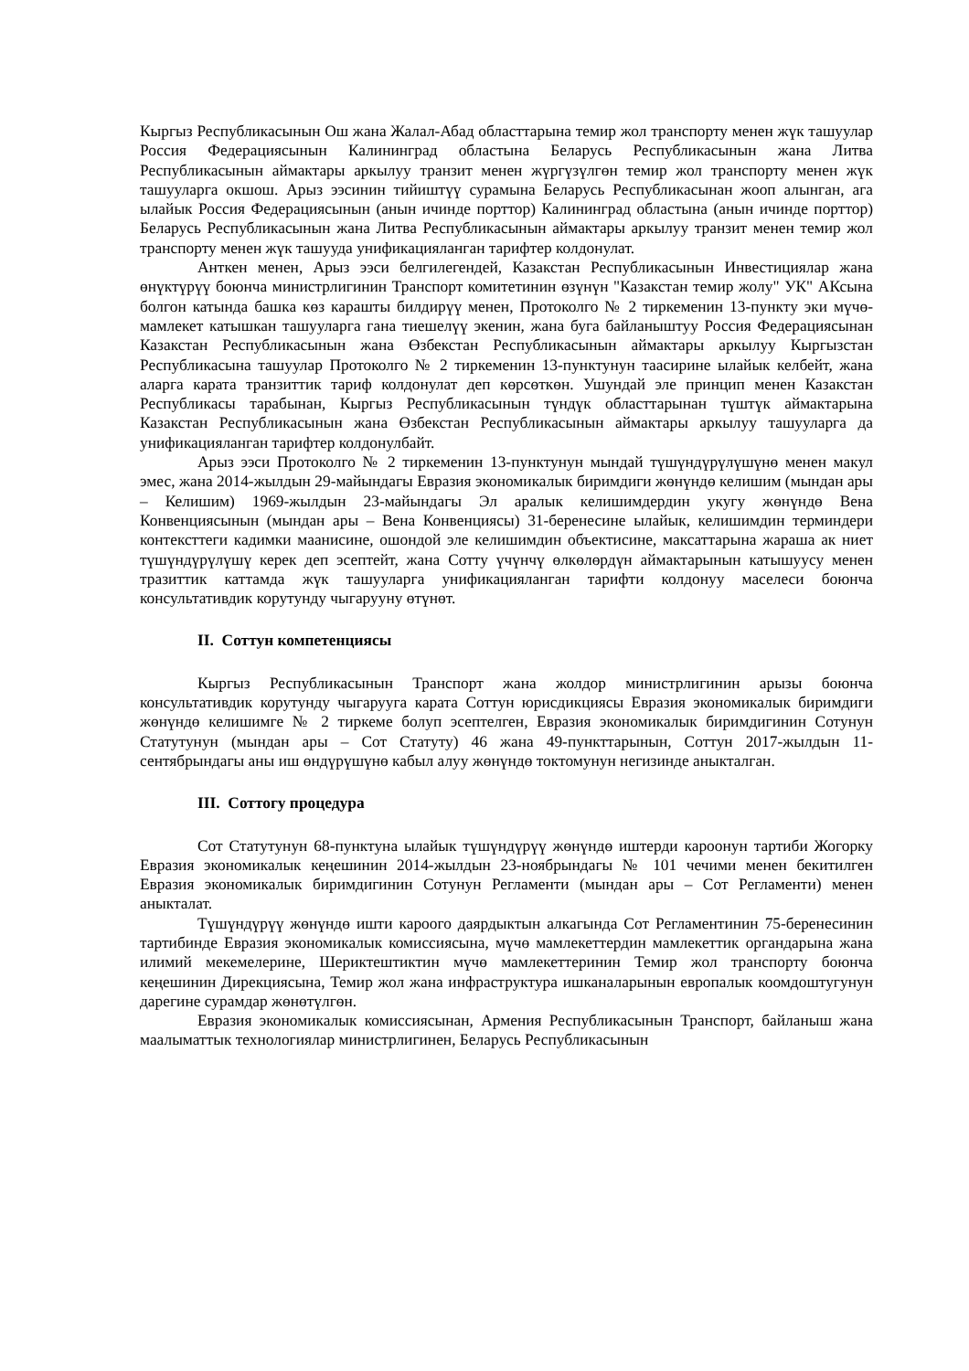Кыргыз Республикасынын Ош жана Жалал-Абад областтарына темир жол транспорту менен жүк ташуулар Россия Федерациясынын Калининград областына Беларусь Республикасынын жана Литва Республикасынын аймактары аркылуу транзит менен жүргүзүлгөн темир жол транспорту менен жүк ташууларга окшош. Арыз ээсинин тийиштүү сурамына Беларусь Республикасынан жооп алынган, ага ылайык Россия Федерациясынын (анын ичинде порттор) Калининград областына (анын ичинде порттор) Беларусь Республикасынын жана Литва Республикасынын аймактары аркылуу транзит менен темир жол транспорту менен жүк ташууда унификацияланган тарифтер колдонулат.
Анткен менен, Арыз ээси белгилегендей, Казакстан Республикасынын Инвестициялар жана өнүктүрүү боюнча министрлигинин Транспорт комитетинин өзүнүн "Казакстан темир жолу" УК" АКсына болгон катында башка көз караш­ты билдирүү менен, Протоколго № 2 тиркеменин 13-пункту эки мүчө-мамлекет катышкан ташууларга гана тиешелүү экенин, жана буга байланыштуу Россия Федерациясынан Казакстан Республикасынын жана Өзбекстан Республикасынын аймактары аркылуу Кыргызстан Республикасына ташуулар Протоколго № 2 тиркеменин 13-пунктунун таасирине ылайык келбейт, жана аларга карата транзиттик тариф колдонулат деп көрсөткөн. Ушундай эле принцип менен Казакстан Республикасы тарабынан, Кыргыз Республикасынын түндүк областтарынан түштүк аймактарына Казакстан Республикасынын жана Өзбекстан Республикасынын аймактары аркылуу ташууларга да унификацияланган тарифтер колдонулбайт.
Арыз ээси Протоколго № 2 тиркеменин 13-пунктунун мындай түшүндүрүлүшүнө менен макул эмес, жана 2014-жылдын 29-майындагы Евразия экономикалык биримдиги жөнүндө келишим (мындан ары – Келишим) 1969-жылдын 23-майындагы Эл аралык келишимдердин укугу жөнүндө Вена Конвенциясынын (мындан ары – Вена Конвенциясы) 31-беренесине ылайык, келишимдин терминдери контексттеги кадимки маанисине, ошондой эле келишимдин объектисине, максаттарына жараша ак ниет түшүндүрүлүшү керек деп эсептейт, жана Сотту үчүнчү өлкөлөрдүн аймактарынын катышуусу менен тразиттик каттамда жүк ташууларга унификацияланган тарифти колдонуу маселеси боюнча консультативдик корутунду чыгарууну өтүнөт.
II. Соттун компетенциясы
Кыргыз Республикасынын Транспорт жана жолдор министрлигинин арызы боюнча консультативдик корутунду чыгарууга карата Соттун юрисдикциясы Евразия экономикалык биримдиги жөнүндө келишимге № 2 тиркеме болуп эсептелген, Евразия экономикалык биримдигинин Сотунун Статутунун (мындан ары – Сот Статуту) 46 жана 49-пункттарынын, Соттун 2017-жылдын 11-сентябрындагы аны иш өндүрүшүнө кабыл алуу жөнүндө токтомунун негизинде аныкталган.
III. Соттогу процедура
Сот Статутунун 68-пунктуна ылайык түшүндүрүү жөнүндө иштерди кароонун тартиби Жогорку Евразия экономикалык кеңешинин 2014-жылдын 23-ноябрындагы № 101 чечими менен бекитилген Евразия экономикалык биримдигинин Сотунун Регламенти (мындан ары – Сот Регламенти) менен аныкталат.
Түшүндүрүү жөнүндө ишти кароого даярдыктын алкагында Сот Регламентинин 75-беренесинин тартибинде Евразия экономикалык комиссиясына, мүчө мамлекеттердин мамлекеттик органдарына жана илимий мекемелерине, Шериктештиктин мүчө мамлекеттеринин Темир жол транспорту боюнча кеңешинин Дирекциясына, Темир жол жана инфраструктура ишканаларынын европалык коомдоштугунун дарегине сурамдар жөнөтүлгөн.
Евразия экономикалык комиссиясынан, Армения Республикасынын Транспорт, байланыш жана маалыматтык технологиялар министрлигинен, Беларусь Республикасынын